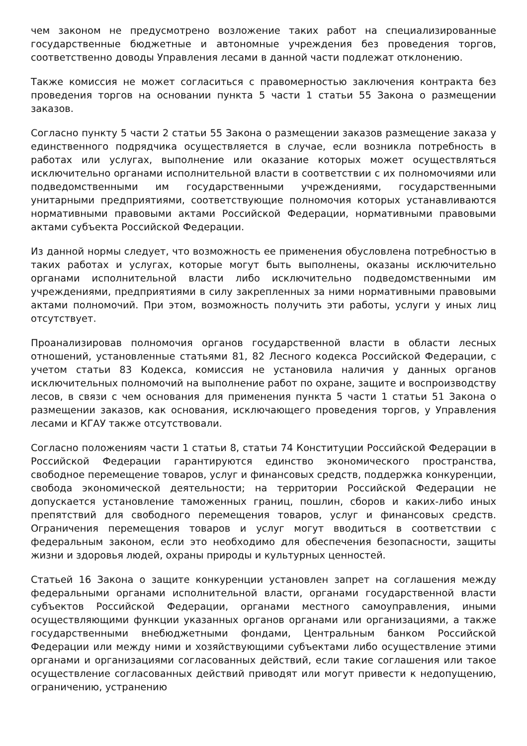чем законом не предусмотрено возложение таких работ на специализированные государственные бюджетные и автономные учреждения без проведения торгов, соответственно доводы Управления лесами в данной части подлежат отклонению.
Также комиссия не может согласиться с правомерностью заключения контракта без проведения торгов на основании пункта 5 части 1 статьи 55 Закона о размещении заказов.
Согласно пункту 5 части 2 статьи 55 Закона о размещении заказов размещение заказа у единственного подрядчика осуществляется в случае, если возникла потребность в работах или услугах, выполнение или оказание которых может осуществляться исключительно органами исполнительной власти в соответствии с их полномочиями или подведомственными им государственными учреждениями, государственными унитарными предприятиями, соответствующие полномочия которых устанавливаются нормативными правовыми актами Российской Федерации, нормативными правовыми актами субъекта Российской Федерации.
Из данной нормы следует, что возможность ее применения обусловлена потребностью в таких работах и услугах, которые могут быть выполнены, оказаны исключительно органами исполнительной власти либо исключительно подведомственными им учреждениями, предприятиями в силу закрепленных за ними нормативными правовыми актами полномочий. При этом, возможность получить эти работы, услуги у иных лиц отсутствует.
Проанализировав полномочия органов государственной власти в области лесных отношений, установленные статьями 81, 82 Лесного кодекса Российской Федерации, с учетом статьи 83 Кодекса, комиссия не установила наличия у данных органов исключительных полномочий на выполнение работ по охране, защите и воспроизводству лесов, в связи с чем основания для применения пункта 5 части 1 статьи 51 Закона о размещении заказов, как основания, исключающего проведения торгов, у Управления лесами и КГАУ также отсутствовали.
Согласно положениям части 1 статьи 8, статьи 74 Конституции Российской Федерации в Российской Федерации гарантируются единство экономического пространства, свободное перемещение товаров, услуг и финансовых средств, поддержка конкуренции, свобода экономической деятельности; на территории Российской Федерации не допускается установление таможенных границ, пошлин, сборов и каких-либо иных препятствий для свободного перемещения товаров, услуг и финансовых средств. Ограничения перемещения товаров и услуг могут вводиться в соответствии с федеральным законом, если это необходимо для обеспечения безопасности, защиты жизни и здоровья людей, охраны природы и культурных ценностей.
Статьей 16 Закона о защите конкуренции установлен запрет на соглашения между федеральными органами исполнительной власти, органами государственной власти субъектов Российской Федерации, органами местного самоуправления, иными осуществляющими функции указанных органов органами или организациями, а также государственными внебюджетными фондами, Центральным банком Российской Федерации или между ними и хозяйствующими субъектами либо осуществление этими органами и организациями согласованных действий, если такие соглашения или такое осуществление согласованных действий приводят или могут привести к недопущению, ограничению, устранению